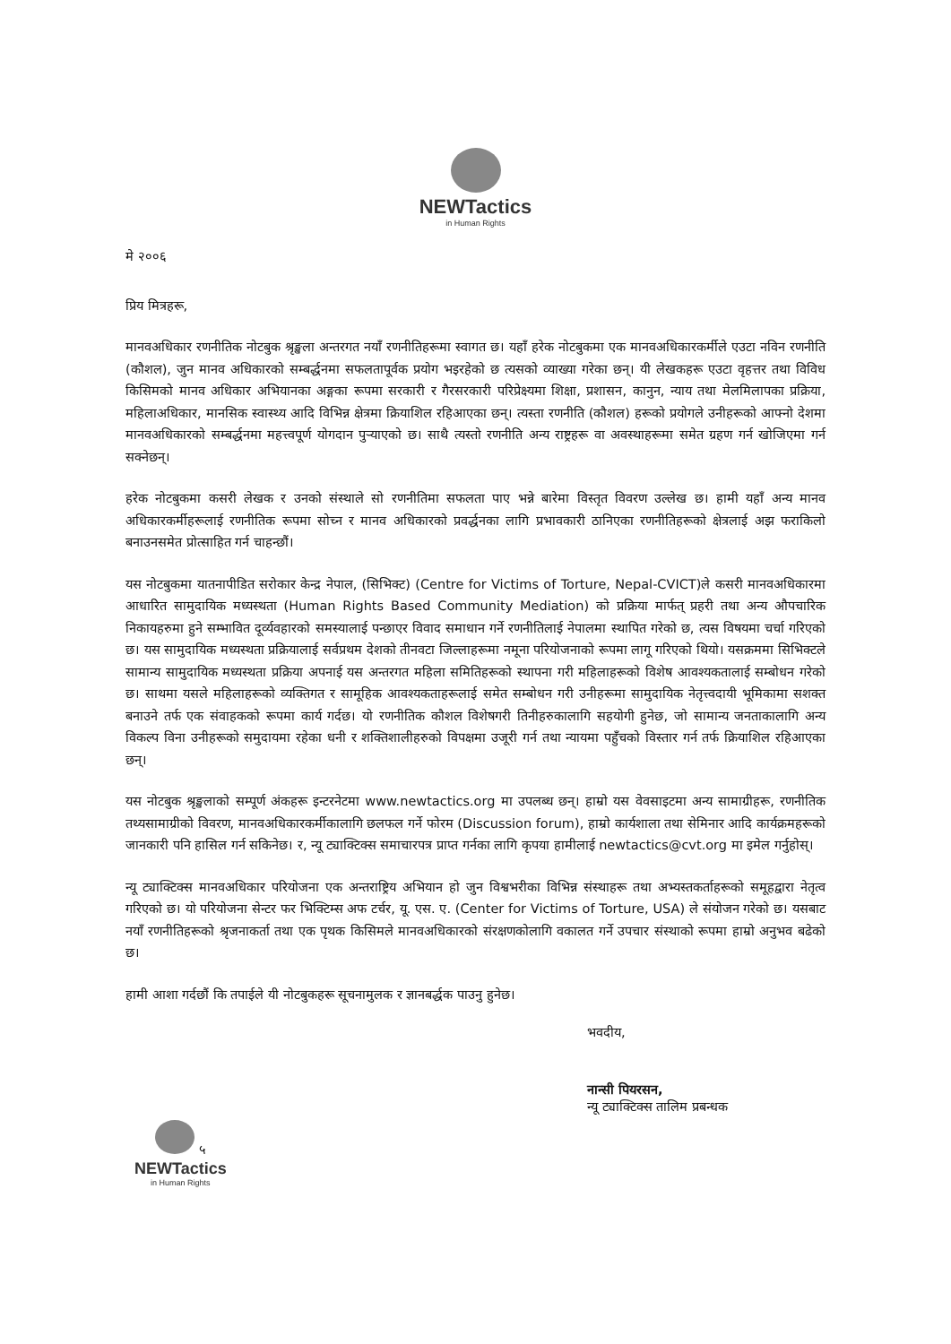NEWTactics
in Human Rights
मे २००६
प्रिय मित्रहरू,
मानवअधिकार रणनीतिक नोटबुक श्रृङ्खला अन्तरगत नयाँ रणनीतिहरूमा स्वागत छ। यहाँ हरेक नोटबुकमा एक मानवअधिकारकर्मीले एउटा नविन रणनीति (कौशल), जुन मानव अधिकारको सम्बर्द्धनमा सफलतापूर्वक प्रयोग भइरहेको छ त्यसको व्याख्या गरेका छन्। यी लेखकहरू एउटा वृहत्तर तथा विविध किसिमको मानव अधिकार अभियानका अङ्गका रूपमा सरकारी र गैरसरकारी परिप्रेक्ष्यमा शिक्षा, प्रशासन, कानुन, न्याय तथा मेलमिलापका प्रक्रिया, महिलाअधिकार, मानसिक स्वास्थ्य आदि विभिन्न क्षेत्रमा क्रियाशिल रहिआएका छन्। त्यस्ता रणनीति (कौशल) हरूको प्रयोगले उनीहरूको आफ्नो देशमा मानवअधिकारको सम्बर्द्धनमा महत्त्वपूर्ण योगदान पुऱ्याएको छ। साथै त्यस्तो रणनीति अन्य राष्ट्रहरू वा अवस्थाहरूमा समेत ग्रहण गर्न खोजिएमा गर्न सक्नेछन्।
हरेक नोटबुकमा कसरी लेखक र उनको संस्थाले सो रणनीतिमा सफलता पाए भन्ने बारेमा विस्तृत विवरण उल्लेख छ। हामी यहाँ अन्य मानव अधिकारकर्मीहरूलाई रणनीतिक रूपमा सोच्न र मानव अधिकारको प्रवर्द्धनका लागि प्रभावकारी ठानिएका रणनीतिहरूको क्षेत्रलाई अझ फराकिलो बनाउनसमेत प्रोत्साहित गर्न चाहन्छौं।
यस नोटबुकमा यातनापीडित सरोकार केन्द्र नेपाल, (सिभिक्ट) (Centre for Victims of Torture, Nepal-CVICT)ले कसरी मानवअधिकारमा आधारित सामुदायिक मध्यस्थता (Human Rights Based Community Mediation) को प्रक्रिया मार्फत् प्रहरी तथा अन्य औपचारिक निकायहरुमा हुने सम्भावित दूर्व्यवहारको समस्यालाई पन्छाएर विवाद समाधान गर्ने रणनीतिलाई नेपालमा स्थापित गरेको छ, त्यस विषयमा चर्चा गरिएको छ। यस सामुदायिक मध्यस्थता प्रक्रियालाई सर्वप्रथम देशको तीनवटा जिल्लाहरूमा नमूना परियोजनाको रूपमा लागू गरिएको थियो। यसक्रममा सिभिक्टले सामान्य सामुदायिक मध्यस्थता प्रक्रिया अपनाई यस अन्तरगत महिला समितिहरूको स्थापना गरी महिलाहरूको विशेष आवश्यकतालाई सम्बोधन गरेको छ। साथमा यसले महिलाहरूको व्यक्तिगत र सामूहिक आवश्यकताहरूलाई समेत सम्बोधन गरी उनीहरूमा सामुदायिक नेतृत्त्वदायी भूमिकामा सशक्त बनाउने तर्फ एक संवाहकको रूपमा कार्य गर्दछ। यो रणनीतिक कौशल विशेषगरी तिनीहरुकालागि सहयोगी हुनेछ, जो सामान्य जनताकालागि अन्य विकल्प विना उनीहरूको समुदायमा रहेका धनी र शक्तिशालीहरुको विपक्षमा उजूरी गर्न तथा न्यायमा पहुँचको विस्तार गर्न तर्फ क्रियाशिल रहिआएका छन्।
यस नोटबुक श्रृङ्खलाको सम्पूर्ण अंकहरू इन्टरनेटमा www.newtactics.org मा उपलब्ध छन्। हाम्रो यस वेवसाइटमा अन्य सामाग्रीहरू, रणनीतिक तथ्यसामाग्रीको विवरण, मानवअधिकारकर्मीकालागि छलफल गर्ने फोरम (Discussion forum), हाम्रो कार्यशाला तथा सेमिनार आदि कार्यक्रमहरूको जानकारी पनि हासिल गर्न सकिनेछ। र, न्यू ट्याक्टिक्स समाचारपत्र प्राप्त गर्नका लागि कृपया हामीलाई newtactics@cvt.org मा इमेल गर्नुहोस्।
न्यू ट्याक्टिक्स मानवअधिकार परियोजना एक अन्तराष्ट्रिय अभियान हो जुन विश्वभरीका विभिन्न संस्थाहरू तथा अभ्यस्तकर्ताहरूको समूहद्वारा नेतृत्व गरिएको छ। यो परियोजना सेन्टर फर भिक्टिम्स अफ टर्चर, यू. एस. ए. (Center for Victims of Torture, USA) ले संयोजन गरेको छ। यसबाट नयाँ रणनीतिहरूको श्रृजनाकर्ता तथा एक पृथक किसिमले मानवअधिकारको संरक्षणकोलागि वकालत गर्ने उपचार संस्थाको रूपमा हाम्रो अनुभव बढेको छ।
हामी आशा गर्दछौं कि तपाईले यी नोटबुकहरू सूचनामुलक र ज्ञानबर्द्धक पाउनु हुनेछ।
भवदीय,
नान्सी पियरसन,
न्यू ट्याक्टिक्स तालिम प्रबन्धक
५
NEWTactics
in Human Rights